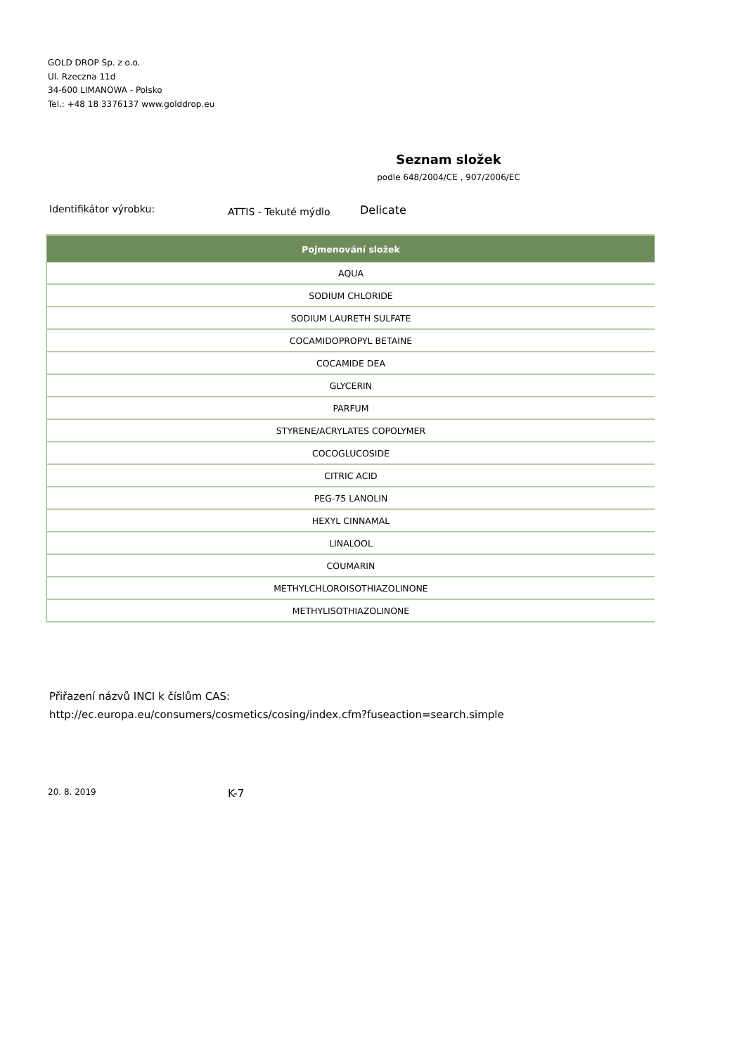GOLD DROP Sp. z o.o.
Ul. Rzeczna 11d
34-600 LIMANOWA - Polsko
Tel.: +48 18 3376137 www.golddrop.eu
Seznam složek
podle 648/2004/CE , 907/2006/EC
Identifikátor výrobku: ATTIS - Tekuté mýdlo Delicate
| Pojmenování složek |
| --- |
| AQUA |
| SODIUM CHLORIDE |
| SODIUM LAURETH SULFATE |
| COCAMIDOPROPYL BETAINE |
| COCAMIDE DEA |
| GLYCERIN |
| PARFUM |
| STYRENE/ACRYLATES COPOLYMER |
| COCOGLUCOSIDE |
| CITRIC ACID |
| PEG-75 LANOLIN |
| HEXYL CINNAMAL |
| LINALOOL |
| COUMARIN |
| METHYLCHLOROISOTHIAZOLINONE |
| METHYLISOTHIAZOLINONE |
Přiřazení názvů INCI k číslům CAS:
http://ec.europa.eu/consumers/cosmetics/cosing/index.cfm?fuseaction=search.simple
20. 8. 2019 K-7